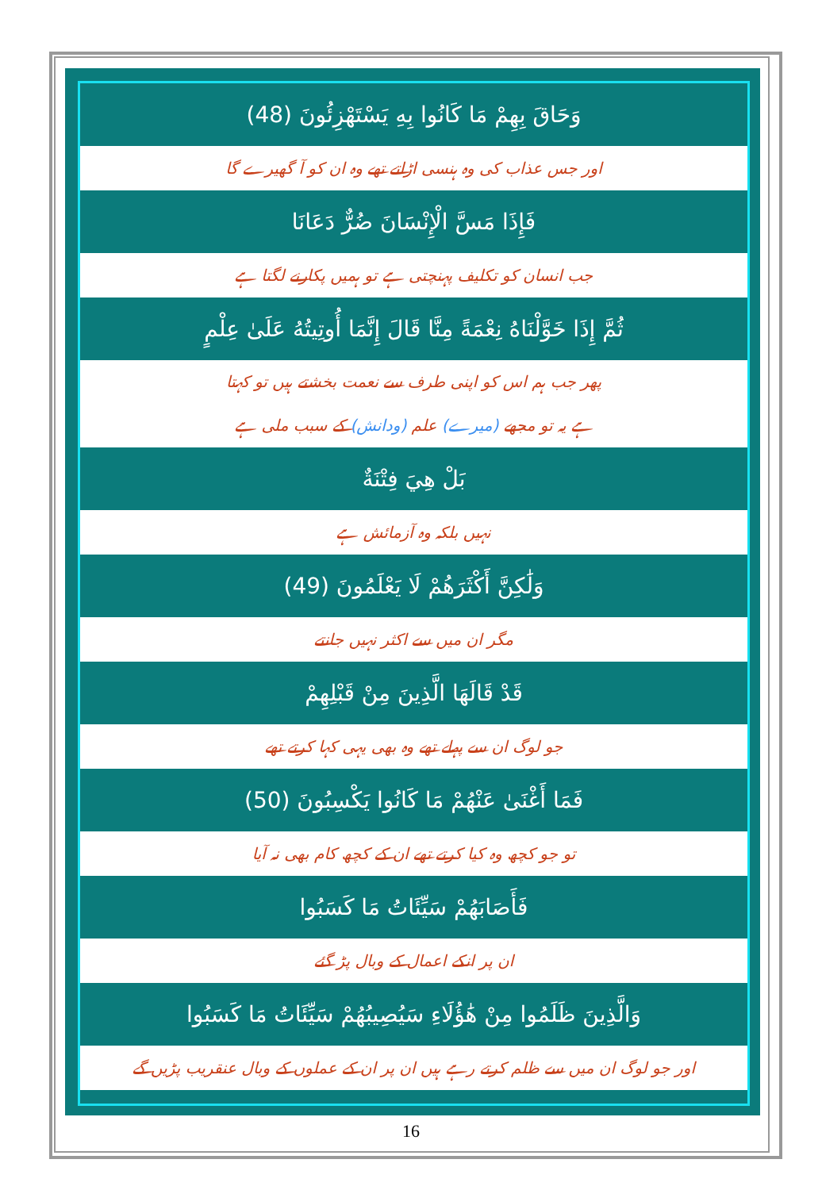وَحَاقَ بِهِمْ مَا كَانُوا بِهِ يَسْتَهْزِئُونَ (48)
اور جس عذاب کی وہ ہنسی اڑاتے تھے وہ ان کو آ گھیرے گا
فَإِذَا مَسَّ الْإِنْسَانَ ضُرٌّ دَعَانَا
جب انسان کو تکلیف پہنچتی ہے تو ہمیں پکارنے لگتا ہے
ثُمَّ إِذَا خَوَّلْنَاهُ نِعْمَةً مِنَّا قَالَ إِنَّمَا أُوتِيتُهُ عَلَىٰ عِلْمٍ
پھر جب ہم اس کو اپنی طرف سے نعمت بخشتے ہیں تو کہتا
ہے یہ تو مجھے (میرے) علم (ودانش) کے سبب ملی ہے
بَلْ هِيَ فِتْنَةٌ
نہیں بلکہ وہ آزمائش ہے
وَلَٰكِنَّ أَكْثَرَهُمْ لَا يَعْلَمُونَ (49)
مگر ان میں سے اکثر نہیں جانتے
قَدْ قَالَهَا الَّذِينَ مِنْ قَبْلِهِمْ
جو لوگ ان سے پہلے تھے وہ بھی یہی کہا کرتے تھے
فَمَا أَغْنَىٰ عَنْهُمْ مَا كَانُوا يَكْسِبُونَ (50)
تو جو کچھ وہ کیا کرتے تھے ان کے کچھ کام بھی نہ آیا
فَأَصَابَهُمْ سَيِّئَاتُ مَا كَسَبُوا
ان پر انکے اعمال کے وبال پڑ گئے
وَالَّذِينَ ظَلَمُوا مِنْ هَٰؤُلَاءِ سَيُصِيبُهُمْ سَيِّئَاتُ مَا كَسَبُوا
اور جو لوگ ان میں سے ظلم کرتے رہے ہیں ان پر ان کے عملوں کے وبال عنقریب پڑیں گے
16